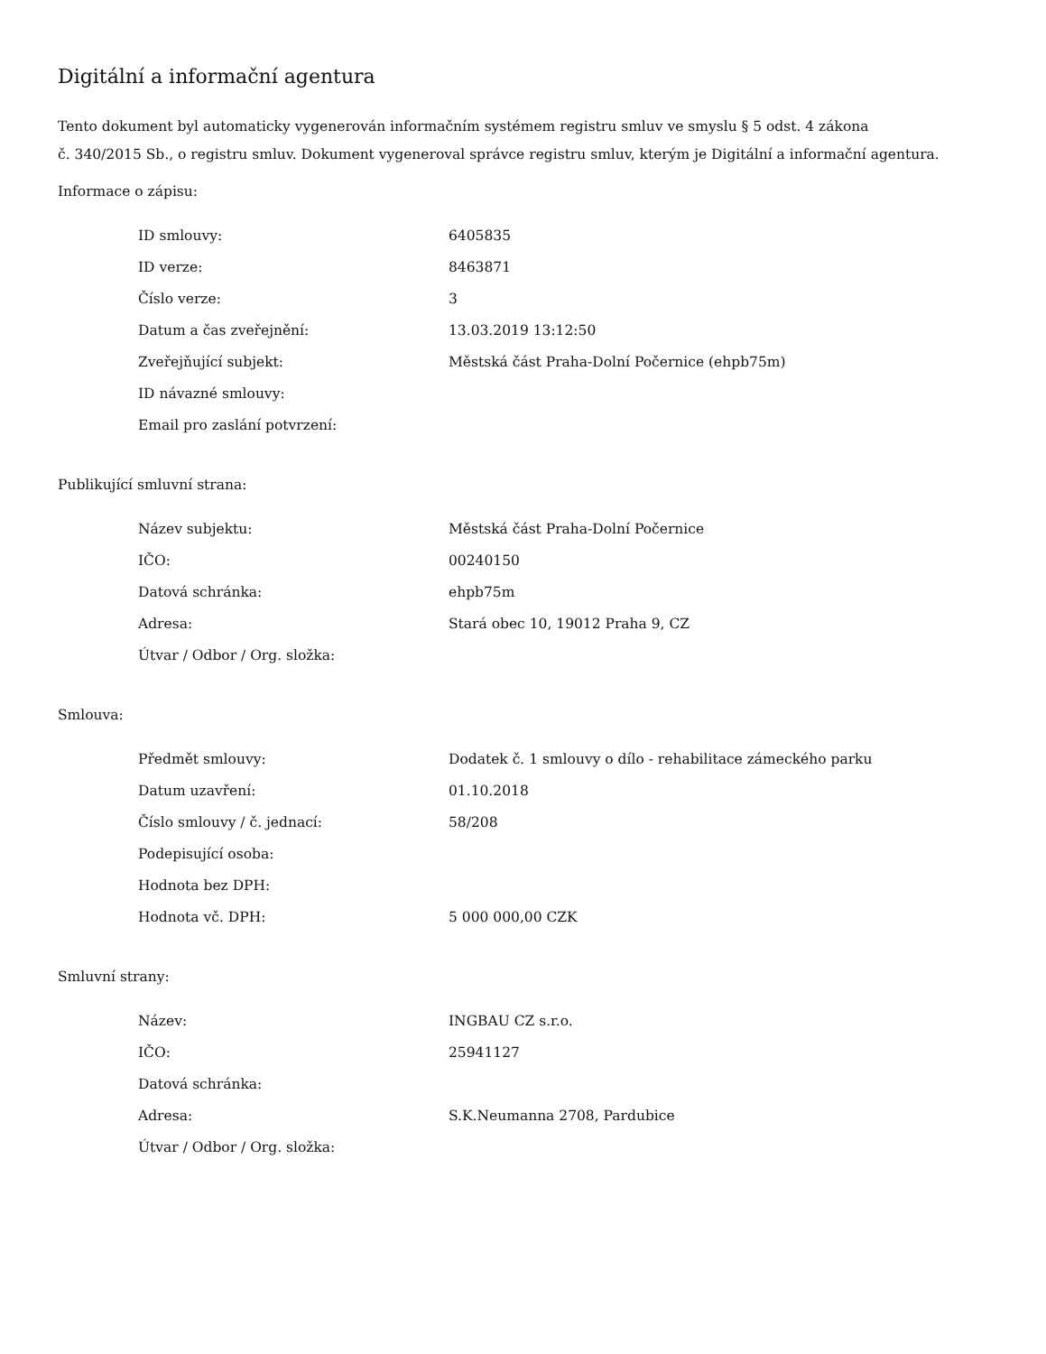Digitální a informační agentura
Tento dokument byl automaticky vygenerován informačním systémem registru smluv ve smyslu § 5 odst. 4 zákona
č. 340/2015 Sb., o registru smluv. Dokument vygeneroval správce registru smluv, kterým je Digitální a informační agentura.
Informace o zápisu:
| ID smlouvy: | 6405835 |
| ID verze: | 8463871 |
| Číslo verze: | 3 |
| Datum a čas zveřejnění: | 13.03.2019 13:12:50 |
| Zveřejňující subjekt: | Městská část Praha-Dolní Počernice (ehpb75m) |
| ID návazné smlouvy: | |
| Email pro zaslání potvrzení: | |
Publikující smluvní strana:
| Název subjektu: | Městská část Praha-Dolní Počernice |
| IČO: | 00240150 |
| Datová schránka: | ehpb75m |
| Adresa: | Stará obec 10, 19012 Praha 9, CZ |
| Útvar / Odbor / Org. složka: | |
Smlouva:
| Předmět smlouvy: | Dodatek č. 1 smlouvy o dílo - rehabilitace zámeckého parku |
| Datum uzavření: | 01.10.2018 |
| Číslo smlouvy / č. jednací: | 58/208 |
| Podepisující osoba: | |
| Hodnota bez DPH: | |
| Hodnota vč. DPH: | 5 000 000,00 CZK |
Smluvní strany:
| Název: | INGBAU CZ s.r.o. |
| IČO: | 25941127 |
| Datová schránka: | |
| Adresa: | S.K.Neumanna 2708, Pardubice |
| Útvar / Odbor / Org. složka: | |